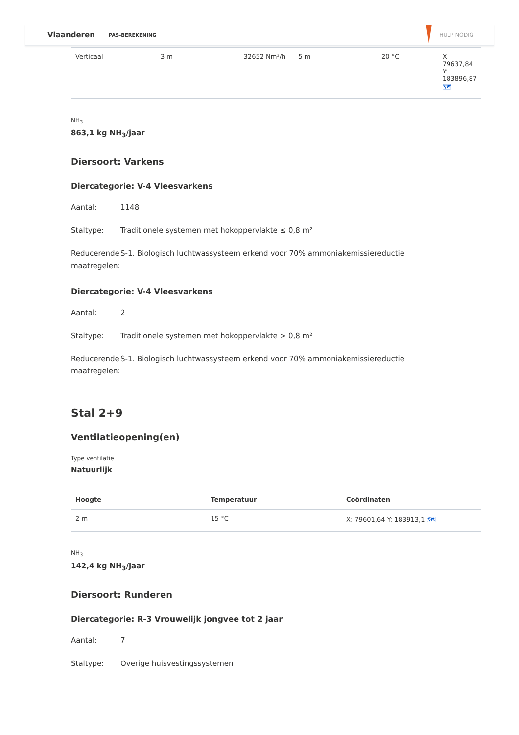Vlaanderen PAS-BEREKENING HULP NODIG
| Verticaal | 3 m | 32652 Nm³/h | 5 m | 20 °C | X: 79637,84 Y: 183896,87 🗺 |
NH<sub>3</sub>
863,1 kg NH<sub>3</sub>/jaar
Diersoort: Varkens
Diercategorie: V-4 Vleesvarkens
Aantal: 1148
Staltype: Traditionele systemen met hokoppervlakte ≤ 0,8 m²
Reducerende maatregelen: S-1. Biologisch luchtwassysteem erkend voor 70% ammoniakemissiereductie
Diercategorie: V-4 Vleesvarkens
Aantal: 2
Staltype: Traditionele systemen met hokoppervlakte > 0,8 m²
Reducerende maatregelen: S-1. Biologisch luchtwassysteem erkend voor 70% ammoniakemissiereductie
Stal 2+9
Ventilatieopening(en)
Type ventilatie
Natuurlijk
| Hoogte | Temperatuur | Coördinaten |
| --- | --- | --- |
| 2 m | 15 °C | X: 79601,64 Y: 183913,1 🗺 |
NH<sub>3</sub>
142,4 kg NH<sub>3</sub>/jaar
Diersoort: Runderen
Diercategorie: R-3 Vrouwelijk jongvee tot 2 jaar
Aantal: 7
Staltype: Overige huisvestingssystemen